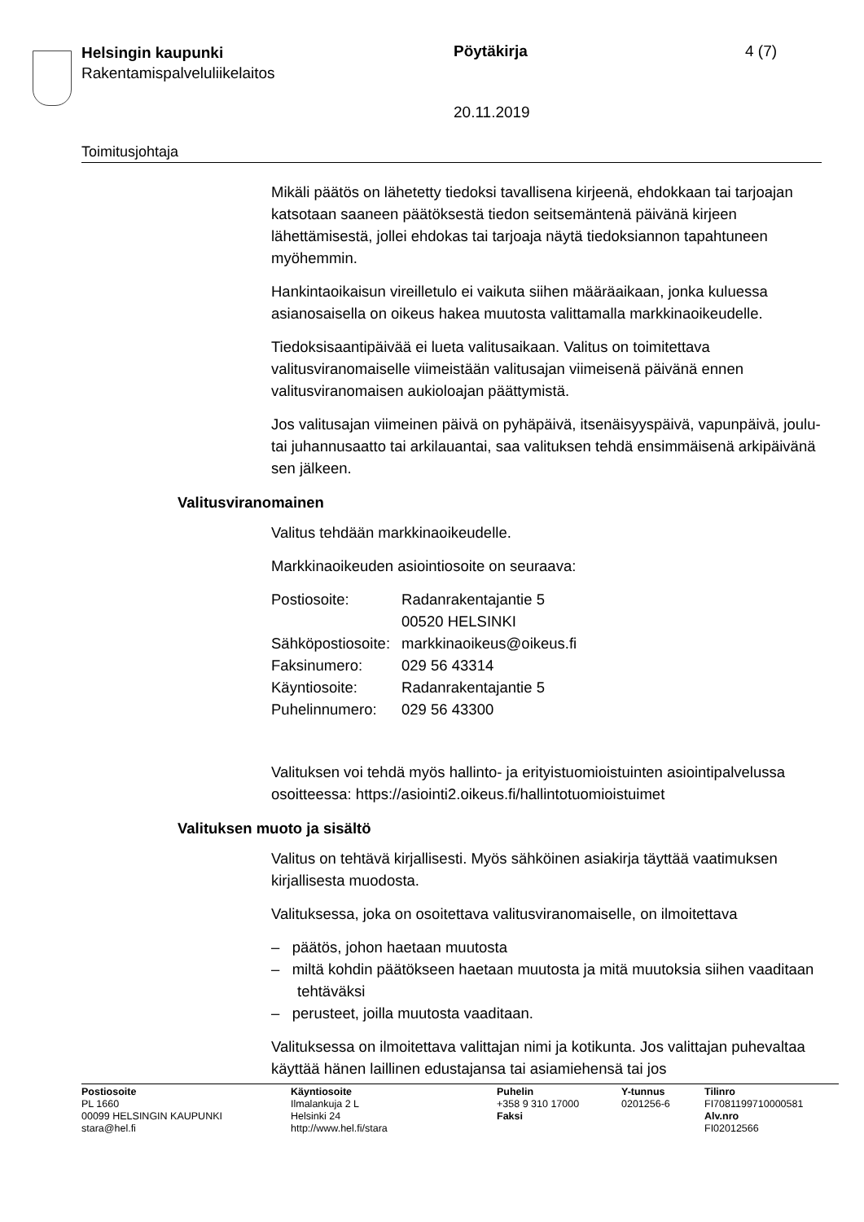Helsingin kaupunki
Rakentamispalveluliikelaitos
Pöytäkirja 4 (7)
20.11.2019
Toimitusjohtaja
Mikäli päätös on lähetetty tiedoksi tavallisena kirjeenä, ehdokkaan tai tarjoajan katsotaan saaneen päätöksestä tiedon seitsemäntenä päivänä kirjeen lähettämisestä, jollei ehdokas tai tarjoaja näytä tiedoksiannon tapahtuneen myöhemmin.
Hankintaoikaisun vireilletulo ei vaikuta siihen määräaikaan, jonka kuluessa asianosaisella on oikeus hakea muutosta valittamalla markkinaoikeudelle.
Tiedoksisaantipäivää ei lueta valitusaikaan. Valitus on toimitettava valitusviranomaiselle viimeistään valitusajan viimeisenä päivänä ennen valitusviranomaisen aukioloajan päättymistä.
Jos valitusajan viimeinen päivä on pyhäpäivä, itsenäisyyspäivä, vapunpäivä, joulu- tai juhannusaatto tai arkilauantai, saa valituksen tehdä ensimmäisenä arkipäivänä sen jälkeen.
Valitusviranomainen
Valitus tehdään markkinaoikeudelle.
Markkinaoikeuden asiointiosoite on seuraava:
| Postiosoite: | Radanrakentajantie 5 |
| | 00520 HELSINKI |
| Sähköpostiosoite: | markkinaoikeus@oikeus.fi |
| Faksinumero: | 029 56 43314 |
| Käyntiosoite: | Radanrakentajantie 5 |
| Puhelinnumero: | 029 56 43300 |
Valituksen voi tehdä myös hallinto- ja erityistuomioistuinten asiointipalvelussa osoitteessa: https://asiointi2.oikeus.fi/hallintotuomioistuimet
Valituksen muoto ja sisältö
Valitus on tehtävä kirjallisesti. Myös sähköinen asiakirja täyttää vaatimuksen kirjallisesta muodosta.
Valituksessa, joka on osoitettava valitusviranomaiselle, on ilmoitettava
– päätös, johon haetaan muutosta
– miltä kohdin päätökseen haetaan muutosta ja mitä muutoksia siihen vaaditaan tehtäväksi
– perusteet, joilla muutosta vaaditaan.
Valituksessa on ilmoitettava valittajan nimi ja kotikunta. Jos valittajan puhevaltaa käyttää hänen laillinen edustajansa tai asiamiehensä tai jos
Postiosoite
PL 1660
00099 HELSINGIN KAUPUNKI
stara@hel.fi
Käyntiosoite
Ilmalankuja 2 L
Helsinki 24
http://www.hel.fi/stara
Puhelin
+358 9 310 17000
Faksi
Y-tunnus
0201256-6
Tilinro
FI7081199710000581
Alv.nro
FI02012566